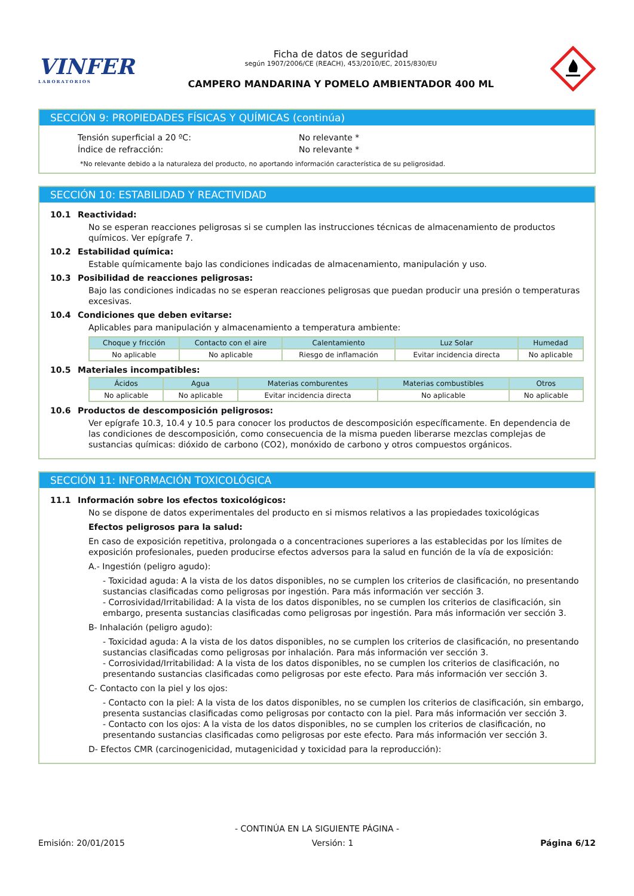VINFER
LABORATORIOS
Ficha de datos de seguridad
según 1907/2006/CE (REACH), 453/2010/EC, 2015/830/EU
CAMPERO MANDARINA Y POMELO AMBIENTADOR 400 ML
SECCIÓN 9: PROPIEDADES FÍSICAS Y QUÍMICAS (continúa)
Tensión superficial a 20 ºC: No relevante *
Índice de refracción: No relevante *
*No relevante debido a la naturaleza del producto, no aportando información característica de su peligrosidad.
SECCIÓN 10: ESTABILIDAD Y REACTIVIDAD
10.1 Reactividad:
No se esperan reacciones peligrosas si se cumplen las instrucciones técnicas de almacenamiento de productos químicos. Ver epígrafe 7.
10.2 Estabilidad química:
Estable químicamente bajo las condiciones indicadas de almacenamiento, manipulación y uso.
10.3 Posibilidad de reacciones peligrosas:
Bajo las condiciones indicadas no se esperan reacciones peligrosas que puedan producir una presión o temperaturas excesivas.
10.4 Condiciones que deben evitarse:
Aplicables para manipulación y almacenamiento a temperatura ambiente:
| Choque y fricción | Contacto con el aire | Calentamiento | Luz Solar | Humedad |
| --- | --- | --- | --- | --- |
| No aplicable | No aplicable | Riesgo de inflamación | Evitar incidencia directa | No aplicable |
10.5 Materiales incompatibles:
| Ácidos | Agua | Materias comburentes | Materias combustibles | Otros |
| --- | --- | --- | --- | --- |
| No aplicable | No aplicable | Evitar incidencia directa | No aplicable | No aplicable |
10.6 Productos de descomposición peligrosos:
Ver epígrafe 10.3, 10.4 y 10.5 para conocer los productos de descomposición específicamente. En dependencia de las condiciones de descomposición, como consecuencia de la misma pueden liberarse mezclas complejas de sustancias químicas: dióxido de carbono (CO2), monóxido de carbono y otros compuestos orgánicos.
SECCIÓN 11: INFORMACIÓN TOXICOLÓGICA
11.1 Información sobre los efectos toxicológicos:
No se dispone de datos experimentales del producto en si mismos relativos a las propiedades toxicológicas
Efectos peligrosos para la salud:
En caso de exposición repetitiva, prolongada o a concentraciones superiores a las establecidas por los límites de exposición profesionales, pueden producirse efectos adversos para la salud en función de la vía de exposición:
A.- Ingestión (peligro agudo):
- Toxicidad aguda: A la vista de los datos disponibles, no se cumplen los criterios de clasificación, no presentando sustancias clasificadas como peligrosas por ingestión. Para más información ver sección 3.
- Corrosividad/Irritabilidad: A la vista de los datos disponibles, no se cumplen los criterios de clasificación, sin embargo, presenta sustancias clasificadas como peligrosas por ingestión. Para más información ver sección 3.
B- Inhalación (peligro agudo):
- Toxicidad aguda: A la vista de los datos disponibles, no se cumplen los criterios de clasificación, no presentando sustancias clasificadas como peligrosas por inhalación. Para más información ver sección 3.
- Corrosividad/Irritabilidad: A la vista de los datos disponibles, no se cumplen los criterios de clasificación, no presentando sustancias clasificadas como peligrosas por este efecto. Para más información ver sección 3.
C- Contacto con la piel y los ojos:
- Contacto con la piel: A la vista de los datos disponibles, no se cumplen los criterios de clasificación, sin embargo, presenta sustancias clasificadas como peligrosas por contacto con la piel. Para más información ver sección 3.
- Contacto con los ojos: A la vista de los datos disponibles, no se cumplen los criterios de clasificación, no presentando sustancias clasificadas como peligrosas por este efecto. Para más información ver sección 3.
D- Efectos CMR (carcinogenicidad, mutagenicidad y toxicidad para la reproducción):
- CONTINÚA EN LA SIGUIENTE PÁGINA -
Emisión: 20/01/2015 Versión: 1 Página 6/12